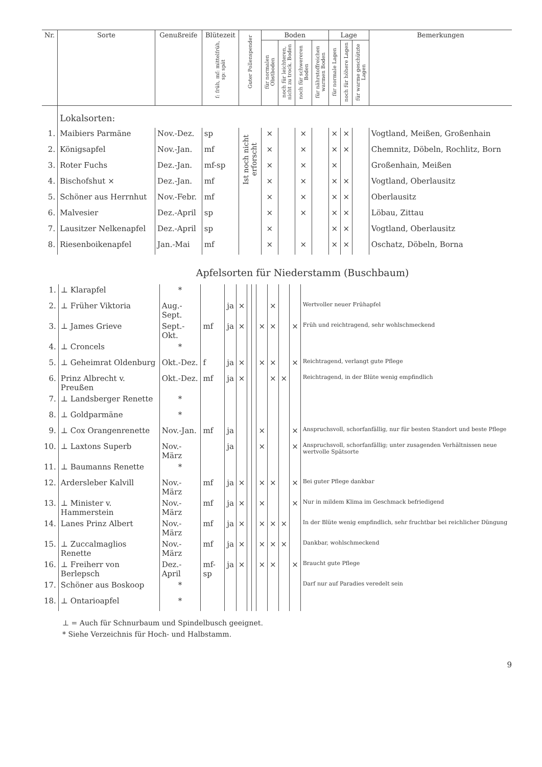| Nr. | Sorte | Genußreife | Blütezeit f: früh, mf: mittelfrüh, sp: spät | Guter Pollenspender | Boden | | | | Lage | | | Bemerkungen |
| --- | --- | --- | --- | --- | --- | --- | --- | --- | --- | --- | --- | --- |
| | | | | | für normalen Obstboden | noch für leichteren, nicht zu trock. Boden | noch für schwereren Boden | für nährstoffreichen warmen Boden | für normale Lagen | noch für höhere Lagen | für warme geschützte Lagen | |
| | Lokalsorten: | | | | | | | | | | | |
| 1. | Maibiers Parmäne | Nov.-Dez. | sp | Ist noch nicht erforscht | × | | × | | × | × | | Vogtland, Meißen, Großenhain |
| 2. | Königsapfel | Nov.-Jan. | mf | | × | | × | | × | × | | Chemnitz, Döbeln, Rochlitz, Born |
| 3. | Roter Fuchs | Dez.-Jan. | mf-sp | | × | | × | | × | | | Großenhain, Meißen |
| 4. | Bischofshut × | Dez.-Jan. | mf | | × | | × | | × | × | | Vogtland, Oberlausitz |
| 5. | Schöner aus Herrnhut | Nov.-Febr. | mf | | × | | × | | × | × | | Oberlausitz |
| 6. | Malvesier | Dez.-April | sp | | × | | × | | × | × | | Löbau, Zittau |
| 7. | Lausitzer Nelkenapfel | Dez.-April | sp | | × | | | | × | × | | Vogtland, Oberlausitz |
| 8. | Riesenboikenapfel | Jan.-Mai | mf | | × | | × | | × | × | | Oschatz, Döbeln, Borna |
Apfelsorten für Niederstamm (Buschbaum)
| 1. | ⊥ Klarapfel | * | | | | | | | | | | |
| 2. | ⊥ Früher Viktoria | Aug.-Sept. | | ja | × | | | | × | | | Wertvoller neuer Frühapfel |
| 3. | ⊥ James Grieve | Sept.-Okt. | mf | ja | × | | | × | × | | × | Früh und reichtragend, sehr wohlschmeckend |
| 4. | ⊥ Croncels | * | | | | | | | | | | |
| 5. | ⊥ Geheimrat Oldenburg | Okt.-Dez. | f | ja | × | | | × | × | | × | Reichtragend, verlangt gute Pflege |
| 6. | Prinz Albrecht v. Preußen | Okt.-Dez. | mf | ja | × | | | | × | × | | Reichtragend, in der Blüte wenig empfindlich |
| 7. | ⊥ Landsberger Renette | * | | | | | | | | | | |
| 8. | ⊥ Goldparmäne | * | | | | | | | | | | |
| 9. | ⊥ Cox Orangenrenette | Nov.-Jan. | mf | ja | | | | × | | | × | Anspruchsvoll, schorfanfällig, nur für besten Standort und beste Pflege |
| 10. | ⊥ Laxtons Superb | Nov.-März | | ja | | | | × | | | × | Anspruchsvoll, schorfanfällig; unter zusagenden Verhältnissen neue wertvolle Spätsorte |
| 11. | ⊥ Baumanns Renette | * | | | | | | | | | | |
| 12. | Ardersleber Kalvill | Nov.-März | mf | ja | × | | | × | × | | × | Bei guter Pflege dankbar |
| 13. | ⊥ Minister v. Hammerstein | Nov.-März | mf | ja | × | | | × | | | × | Nur in mildem Klima im Geschmack befriedigend |
| 14. | Lanes Prinz Albert | Nov.-März | mf | ja | × | | | × | × | × | | In der Blüte wenig empfindlich, sehr fruchtbar bei reichlicher Düngung |
| 15. | ⊥ Zuccalmaglios Renette | Nov.-März | mf | ja | × | | | × | × | × | | Dankbar, wohlschmeckend |
| 16. | ⊥ Freiherr von Berlepsch | Dez.-April | mf-sp | ja | × | | | × | × | | × | Braucht gute Pflege |
| 17. | Schöner aus Boskoop | * | | | | | | | | | | Darf nur auf Paradies veredelt sein |
| 18. | ⊥ Ontarioapfel | * | | | | | | | | | | |
⊥ = Auch für Schnurbaum und Spindelbusch geeignet.
* Siehe Verzeichnis für Hoch- und Halbstamm.
9